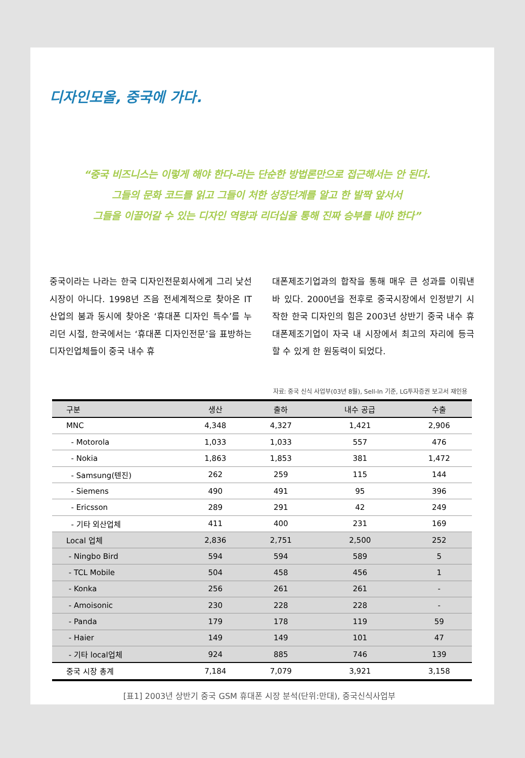디자인모올, 중국에 가다.
“중국 비즈니스는 이렇게 해야 한다-라는 단순한 방법론만으로 접근해서는 안 된다.
그들의 문화 코드를 읽고 그들이 처한 성장단계를 알고 한 발짝 앞서서
그들을 이끌어갈 수 있는 디자인 역량과 리더십을 통해 진짜 승부를 내야 한다”
중국이라는 나라는 한국 디자인전문회사에게 그리 낯선 시장이 아니다. 1998년 즈음 전세계적으로 찾아온 IT산업의 붐과 동시에 찾아온 ‘휴대폰 디자인 특수’를 누리던 시절, 한국에서는 ‘휴대폰 디자인전문’을 표방하는 디자인업체들이 중국 내수 휴
대폰제조기업과의 합작을 통해 매우 큰 성과를 이뤄낸 바 있다. 2000년을 전후로 중국시장에서 인정받기 시작한 한국 디자인의 힘은 2003년 상반기 중국 내수 휴대폰제조기업이 자국 내 시장에서 최고의 자리에 등극할 수 있게 한 원동력이 되었다.
자료: 중국 신식 사업부(03년 8월), Sell-In 기준, LG투자증권 보고서 재인용
| 구분 | 생산 | 출하 | 내수 공급 | 수출 |
| --- | --- | --- | --- | --- |
| MNC | 4,348 | 4,327 | 1,421 | 2,906 |
| - Motorola | 1,033 | 1,033 | 557 | 476 |
| - Nokia | 1,863 | 1,853 | 381 | 1,472 |
| - Samsung(텐진) | 262 | 259 | 115 | 144 |
| - Siemens | 490 | 491 | 95 | 396 |
| - Ericsson | 289 | 291 | 42 | 249 |
| - 기타 외산업체 | 411 | 400 | 231 | 169 |
| Local 업체 | 2,836 | 2,751 | 2,500 | 252 |
| - Ningbo Bird | 594 | 594 | 589 | 5 |
| - TCL Mobile | 504 | 458 | 456 | 1 |
| - Konka | 256 | 261 | 261 | - |
| - Amoisonic | 230 | 228 | 228 | - |
| - Panda | 179 | 178 | 119 | 59 |
| - Haier | 149 | 149 | 101 | 47 |
| - 기타 local업체 | 924 | 885 | 746 | 139 |
| 중국 시장 총계 | 7,184 | 7,079 | 3,921 | 3,158 |
[표1] 2003년 상반기 중국 GSM 휴대폰 시장 분석(단위:만대), 중국신식사업부